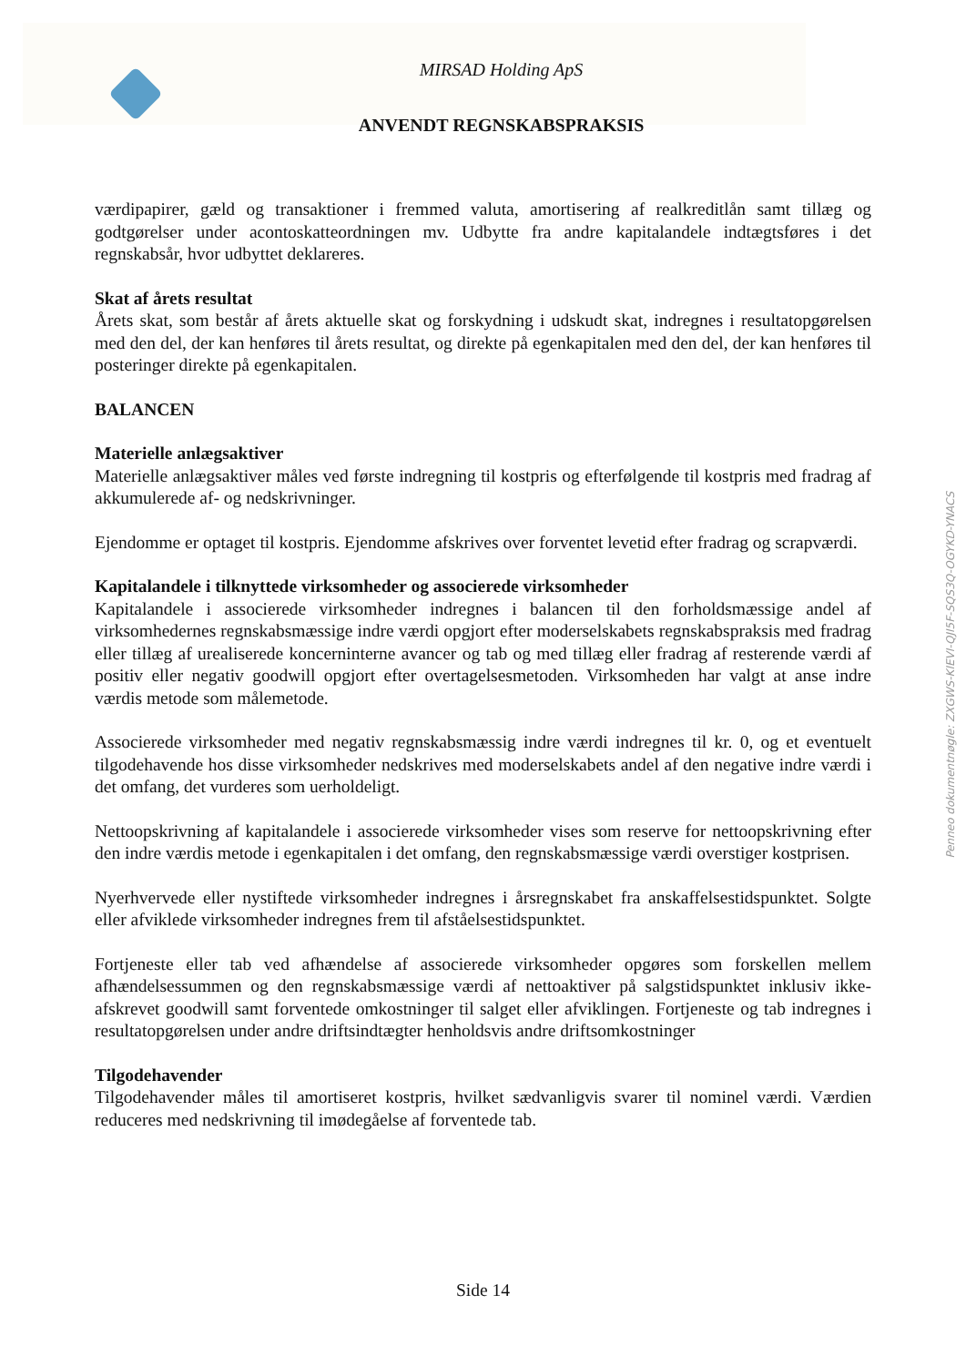MIRSAD Holding ApS
ANVENDT REGNSKABSPRAKSIS
værdipapirer, gæld og transaktioner i fremmed valuta, amortisering af realkreditlån samt tillæg og godtgørelser under acontoskatteordningen mv. Udbytte fra andre kapitalandele indtægtsføres i det regnskabsår, hvor udbyttet deklareres.
Skat af årets resultat
Årets skat, som består af årets aktuelle skat og forskydning i udskudt skat, indregnes i resultatopgørelsen med den del, der kan henføres til årets resultat, og direkte på egenkapitalen med den del, der kan henføres til posteringer direkte på egenkapitalen.
BALANCEN
Materielle anlægsaktiver
Materielle anlægsaktiver måles ved første indregning til kostpris og efterfølgende til kostpris med fradrag af akkumulerede af- og nedskrivninger.
Ejendomme er optaget til kostpris. Ejendomme afskrives over forventet levetid efter fradrag og scrapværdi.
Kapitalandele i tilknyttede virksomheder og associerede virksomheder
Kapitalandele i associerede virksomheder indregnes i balancen til den forholdsmæssige andel af virksomhedernes regnskabsmæssige indre værdi opgjort efter moderselskabets regnskabspraksis med fradrag eller tillæg af urealiserede koncerninterne avancer og tab og med tillæg eller fradrag af resterende værdi af positiv eller negativ goodwill opgjort efter overtagelsesmetoden. Virksomheden har valgt at anse indre værdis metode som målemetode.
Associerede virksomheder med negativ regnskabsmæssig indre værdi indregnes til kr. 0, og et eventuelt tilgodehavende hos disse virksomheder nedskrives med moderselskabets andel af den negative indre værdi i det omfang, det vurderes som uerholdeligt.
Nettoopskrivning af kapitalandele i associerede virksomheder vises som reserve for nettoopskrivning efter den indre værdis metode i egenkapitalen i det omfang, den regnskabsmæssige værdi overstiger kostprisen.
Nyerhvervede eller nystiftede virksomheder indregnes i årsregnskabet fra anskaffelsestidspunktet. Solgte eller afviklede virksomheder indregnes frem til afståelsestidspunktet.
Fortjeneste eller tab ved afhændelse af associerede virksomheder opgøres som forskellen mellem afhændelsessummen og den regnskabsmæssige værdi af nettoaktiver på salgstidspunktet inklusiv ikke-afskrevet goodwill samt forventede omkostninger til salget eller afviklingen. Fortjeneste og tab indregnes i resultatopgørelsen under andre driftsindtægter henholdsvis andre driftsomkostninger
Tilgodehavender
Tilgodehavender måles til amortiseret kostpris, hvilket sædvanligvis svarer til nominel værdi. Værdien reduceres med nedskrivning til imødegåelse af forventede tab.
Penneo dokumentnøgle: ZXGWS-KIEVI-QJI5F-SQS3Q-OGYKD-YNACS
Side 14